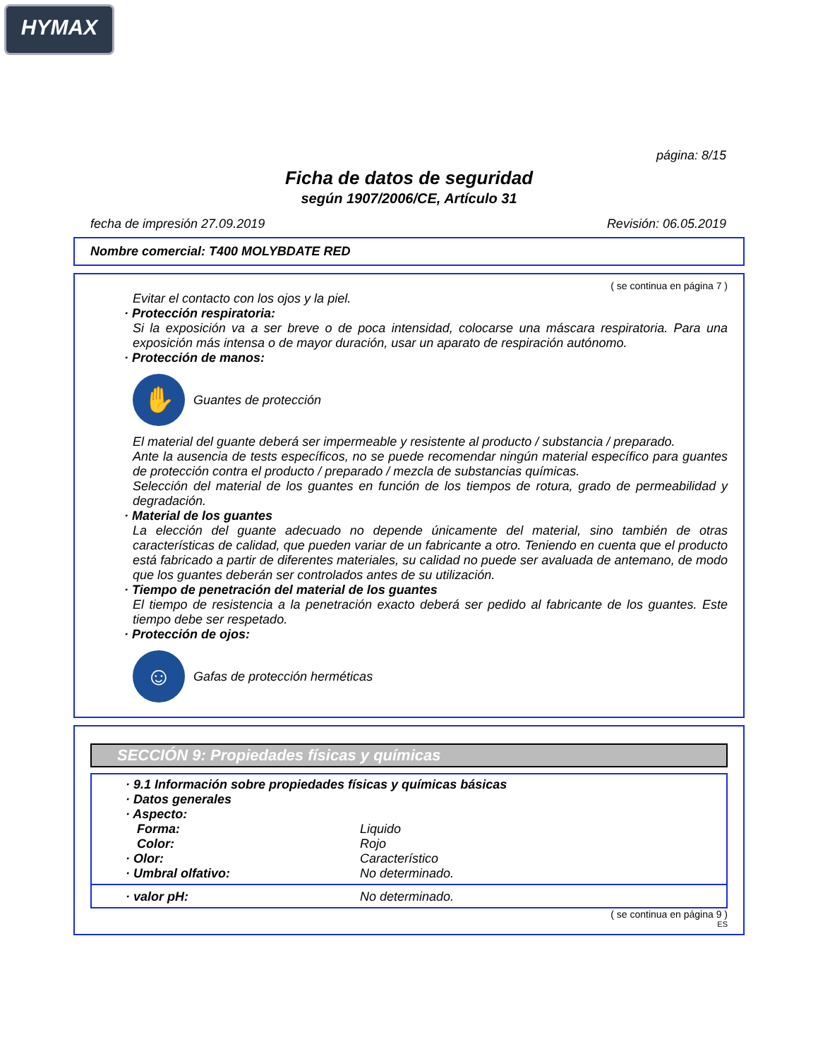HYMAX
página: 8/15
Ficha de datos de seguridad
según 1907/2006/CE, Artículo 31
fecha de impresión 27.09.2019 Revisión: 06.05.2019
Nombre comercial: T400 MOLYBDATE RED
( se continua en página 7 )
Evitar el contacto con los ojos y la piel.
· Protección respiratoria:
Si la exposición va a ser breve o de poca intensidad, colocarse una máscara respiratoria. Para una exposición más intensa o de mayor duración, usar un aparato de respiración autónomo.
· Protección de manos:
✋
Guantes de protección
El material del guante deberá ser impermeable y resistente al producto / substancia / preparado.
Ante la ausencia de tests específicos, no se puede recomendar ningún material específico para guantes de protección contra el producto / preparado / mezcla de substancias químicas.
Selección del material de los guantes en función de los tiempos de rotura, grado de permeabilidad y degradación.
· Material de los guantes
La elección del guante adecuado no depende únicamente del material, sino también de otras características de calidad, que pueden variar de un fabricante a otro. Teniendo en cuenta que el producto está fabricado a partir de diferentes materiales, su calidad no puede ser avaluada de antemano, de modo que los guantes deberán ser controlados antes de su utilización.
· Tiempo de penetración del material de los guantes
El tiempo de resistencia a la penetración exacto deberá ser pedido al fabricante de los guantes. Este tiempo debe ser respetado.
· Protección de ojos:
☺
Gafas de protección herméticas
SECCIÓN 9: Propiedades físicas y químicas
· 9.1 Información sobre propiedades físicas y químicas básicas
· Datos generales
· Aspecto:
Forma: Liquido
Color: Rojo
· Olor: Característico
· Umbral olfativo: No determinado.
· valor pH: No determinado.
( se continua en página 9 )
ES